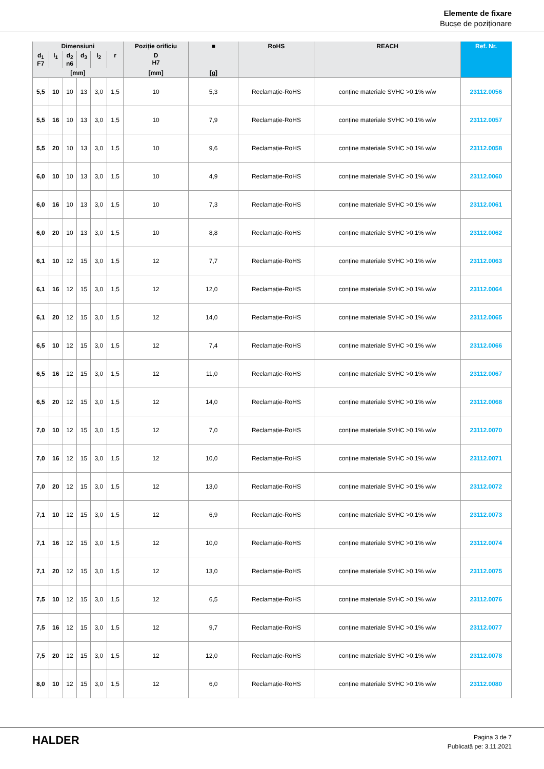Elemente de fixare
Bucșe de poziționare
| Dimensiuni | | | | | | Poziție orificiu | ■ | RoHS | REACH | Ref. Nr. |
| --- | --- | --- | --- | --- | --- | --- | --- | --- | --- | --- |
| d<sub>1</sub> F7 | l<sub>1</sub> | d<sub>2</sub> n6 | d<sub>3</sub> | l<sub>2</sub> | r | D H7 | | | | |
| [mm] | | | | | | [mm] | [g] | | | |
| 5,5 | 10 | 10 | 13 | 3,0 | 1,5 | 10 | 5,3 | Reclamație-RoHS | conține materiale SVHC >0.1% w/w | 23112.0056 |
| 5,5 | 16 | 10 | 13 | 3,0 | 1,5 | 10 | 7,9 | Reclamație-RoHS | conține materiale SVHC >0.1% w/w | 23112.0057 |
| 5,5 | 20 | 10 | 13 | 3,0 | 1,5 | 10 | 9,6 | Reclamație-RoHS | conține materiale SVHC >0.1% w/w | 23112.0058 |
| 6,0 | 10 | 10 | 13 | 3,0 | 1,5 | 10 | 4,9 | Reclamație-RoHS | conține materiale SVHC >0.1% w/w | 23112.0060 |
| 6,0 | 16 | 10 | 13 | 3,0 | 1,5 | 10 | 7,3 | Reclamație-RoHS | conține materiale SVHC >0.1% w/w | 23112.0061 |
| 6,0 | 20 | 10 | 13 | 3,0 | 1,5 | 10 | 8,8 | Reclamație-RoHS | conține materiale SVHC >0.1% w/w | 23112.0062 |
| 6,1 | 10 | 12 | 15 | 3,0 | 1,5 | 12 | 7,7 | Reclamație-RoHS | conține materiale SVHC >0.1% w/w | 23112.0063 |
| 6,1 | 16 | 12 | 15 | 3,0 | 1,5 | 12 | 12,0 | Reclamație-RoHS | conține materiale SVHC >0.1% w/w | 23112.0064 |
| 6,1 | 20 | 12 | 15 | 3,0 | 1,5 | 12 | 14,0 | Reclamație-RoHS | conține materiale SVHC >0.1% w/w | 23112.0065 |
| 6,5 | 10 | 12 | 15 | 3,0 | 1,5 | 12 | 7,4 | Reclamație-RoHS | conține materiale SVHC >0.1% w/w | 23112.0066 |
| 6,5 | 16 | 12 | 15 | 3,0 | 1,5 | 12 | 11,0 | Reclamație-RoHS | conține materiale SVHC >0.1% w/w | 23112.0067 |
| 6,5 | 20 | 12 | 15 | 3,0 | 1,5 | 12 | 14,0 | Reclamație-RoHS | conține materiale SVHC >0.1% w/w | 23112.0068 |
| 7,0 | 10 | 12 | 15 | 3,0 | 1,5 | 12 | 7,0 | Reclamație-RoHS | conține materiale SVHC >0.1% w/w | 23112.0070 |
| 7,0 | 16 | 12 | 15 | 3,0 | 1,5 | 12 | 10,0 | Reclamație-RoHS | conține materiale SVHC >0.1% w/w | 23112.0071 |
| 7,0 | 20 | 12 | 15 | 3,0 | 1,5 | 12 | 13,0 | Reclamație-RoHS | conține materiale SVHC >0.1% w/w | 23112.0072 |
| 7,1 | 10 | 12 | 15 | 3,0 | 1,5 | 12 | 6,9 | Reclamație-RoHS | conține materiale SVHC >0.1% w/w | 23112.0073 |
| 7,1 | 16 | 12 | 15 | 3,0 | 1,5 | 12 | 10,0 | Reclamație-RoHS | conține materiale SVHC >0.1% w/w | 23112.0074 |
| 7,1 | 20 | 12 | 15 | 3,0 | 1,5 | 12 | 13,0 | Reclamație-RoHS | conține materiale SVHC >0.1% w/w | 23112.0075 |
| 7,5 | 10 | 12 | 15 | 3,0 | 1,5 | 12 | 6,5 | Reclamație-RoHS | conține materiale SVHC >0.1% w/w | 23112.0076 |
| 7,5 | 16 | 12 | 15 | 3,0 | 1,5 | 12 | 9,7 | Reclamație-RoHS | conține materiale SVHC >0.1% w/w | 23112.0077 |
| 7,5 | 20 | 12 | 15 | 3,0 | 1,5 | 12 | 12,0 | Reclamație-RoHS | conține materiale SVHC >0.1% w/w | 23112.0078 |
| 8,0 | 10 | 12 | 15 | 3,0 | 1,5 | 12 | 6,0 | Reclamație-RoHS | conține materiale SVHC >0.1% w/w | 23112.0080 |
HALDER
Pagina 3 de 7
Publicată pe: 3.11.2021